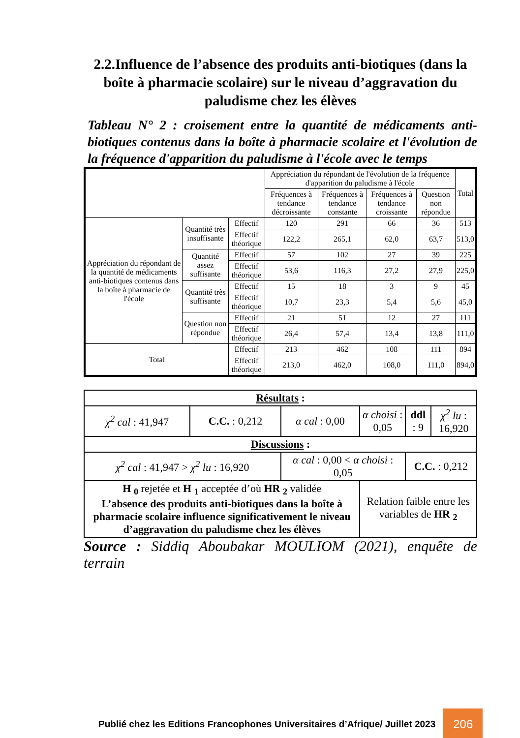2.2.Influence de l’absence des produits anti-biotiques (dans la boîte à pharmacie scolaire) sur le niveau d’aggravation du paludisme chez les élèves
Tableau N° 2 : croisement entre la quantité de médicaments anti-biotiques contenus dans la boîte à pharmacie scolaire et l'évolution de la fréquence d'apparition du paludisme à l'école avec le temps
| | | | Appréciation du répondant de l'évolution de la fréquence d'apparition du paludisme à l'école | | | | Total |
| | | | Fréquences à tendance décroissante | Fréquences à tendance constante | Fréquences à tendance croissante | Question non répondue | |
| Appréciation du répondant de la quantité de médicaments anti-biotiques contenus dans la boîte à pharmacie de l'école | Quantité très insuffisante | Effectif | 120 | 291 | 66 | 36 | 513 |
| | | Effectif théorique | 122,2 | 265,1 | 62,0 | 63,7 | 513,0 |
| | Quantité assez suffisante | Effectif | 57 | 102 | 27 | 39 | 225 |
| | | Effectif théorique | 53,6 | 116,3 | 27,2 | 27,9 | 225,0 |
| | Quantité très suffisante | Effectif | 15 | 18 | 3 | 9 | 45 |
| | | Effectif théorique | 10,7 | 23,3 | 5,4 | 5,6 | 45,0 |
| | Question non répondue | Effectif | 21 | 51 | 12 | 27 | 111 |
| | | Effectif théorique | 26,4 | 57,4 | 13,4 | 13,8 | 111,0 |
| Total | | Effectif | 213 | 462 | 108 | 111 | 894 |
| | | Effectif théorique | 213,0 | 462,0 | 108,0 | 111,0 | 894,0 |
| Résultats : | | | | | |
| χ<sup>2</sup> cal : 41,947 | C.C. : 0,212 | α cal : 0,00 | α choisi : 0,05 | ddl : 9 | χ<sup>2</sup> lu : 16,920 |
| Discussions : | | | | | |
| χ<sup>2</sup> cal : 41,947 > χ<sup>2</sup> lu : 16,920 | | α cal : 0,00 < α choisi : 0,05 | | C.C. : 0,212 | |
| H <sub>0</sub> rejetée et H <sub>1</sub> acceptée d’où HR <sub>2</sub> validée L’absence des produits anti-biotiques dans la boîte à pharmacie scolaire influence significativement le niveau d’aggravation du paludisme chez les élèves | | | Relation faible entre les variables de HR <sub>2</sub> | | |
Source : Siddiq Aboubakar MOULIOM (2021), enquête de terrain
Publié chez les Editions Francophones Universitaires d’Afrique/ Juillet 2023 206